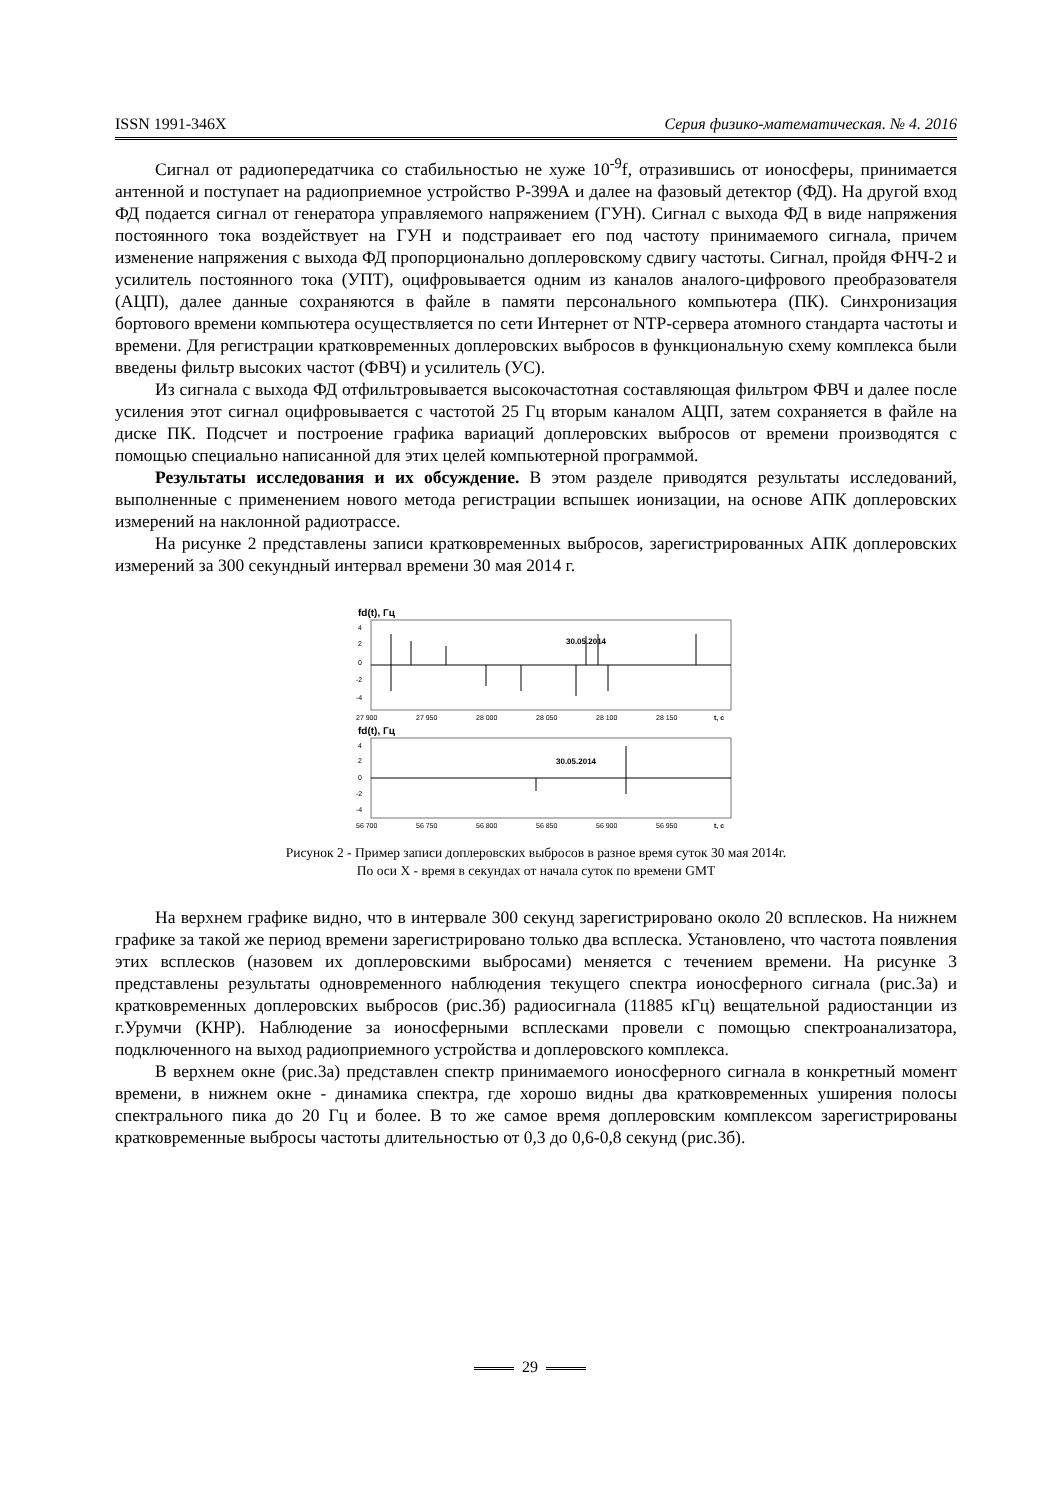ISSN 1991-346X Серия физико-математическая. № 4. 2016
Сигнал от радиопередатчика со стабильностью не хуже 10<sup>-9</sup>f, отразившись от ионосферы, принимается антенной и поступает на радиоприемное устройство Р-399А и далее на фазовый детектор (ФД). На другой вход ФД подается сигнал от генератора управляемого напряжением (ГУН). Сигнал с выхода ФД в виде напряжения постоянного тока воздействует на ГУН и подстраивает его под частоту принимаемого сигнала, причем изменение напряжения с выхода ФД пропорционально доплеровскому сдвигу частоты. Сигнал, пройдя ФНЧ-2 и усилитель постоянного тока (УПТ), оцифровывается одним из каналов аналого-цифрового преобразователя (АЦП), далее данные сохраняются в файле в памяти персонального компьютера (ПК). Синхронизация бортового времени компьютера осуществляется по сети Интернет от NTP-сервера атомного стандарта частоты и времени. Для регистрации кратковременных доплеровских выбросов в функциональную схему комплекса были введены фильтр высоких частот (ФВЧ) и усилитель (УС).
Из сигнала с выхода ФД отфильтровывается высокочастотная составляющая фильтром ФВЧ и далее после усиления этот сигнал оцифровывается с частотой 25 Гц вторым каналом АЦП, затем сохраняется в файле на диске ПК. Подсчет и построение графика вариаций доплеровских выбросов от времени производятся с помощью специально написанной для этих целей компьютерной программой.
Результаты исследования и их обсуждение. В этом разделе приводятся результаты исследований, выполненные с применением нового метода регистрации вспышек ионизации, на основе АПК доплеровских измерений на наклонной радиотрассе.
На рисунке 2 представлены записи кратковременных выбросов, зарегистрированных АПК доплеровских измерений за 300 секундный интервал времени 30 мая 2014 г.
fd(t), Гц
4
2
0
-2
-4
30.05.2014
27 900
27 950
28 000
28 050
28 100
28 150
t, c
fd(t), Гц
4
2
0
-2
-4
30.05.2014
56 700
56 750
56 800
56 850
56 900
56 950
t, c
Рисунок 2 - Пример записи доплеровских выбросов в разное время суток 30 мая 2014г.
По оси X - время в секундах от начала суток по времени GMT
На верхнем графике видно, что в интервале 300 секунд зарегистрировано около 20 всплесков. На нижнем графике за такой же период времени зарегистрировано только два всплеска. Установлено, что частота появления этих всплесков (назовем их доплеровскими выбросами) меняется с течением времени. На рисунке 3 представлены результаты одновременного наблюдения текущего спектра ионосферного сигнала (рис.3а) и кратковременных доплеровских выбросов (рис.3б) радиосигнала (11885 кГц) вещательной радиостанции из г.Урумчи (КНР). Наблюдение за ионосферными всплесками провели с помощью спектроанализатора, подключенного на выход радиоприемного устройства и доплеровского комплекса.
В верхнем окне (рис.3а) представлен спектр принимаемого ионосферного сигнала в конкретный момент времени, в нижнем окне - динамика спектра, где хорошо видны два кратковременных уширения полосы спектрального пика до 20 Гц и более. В то же самое время доплеровским комплексом зарегистрированы кратковременные выбросы частоты длительностью от 0,3 до 0,6-0,8 секунд (рис.3б).
29